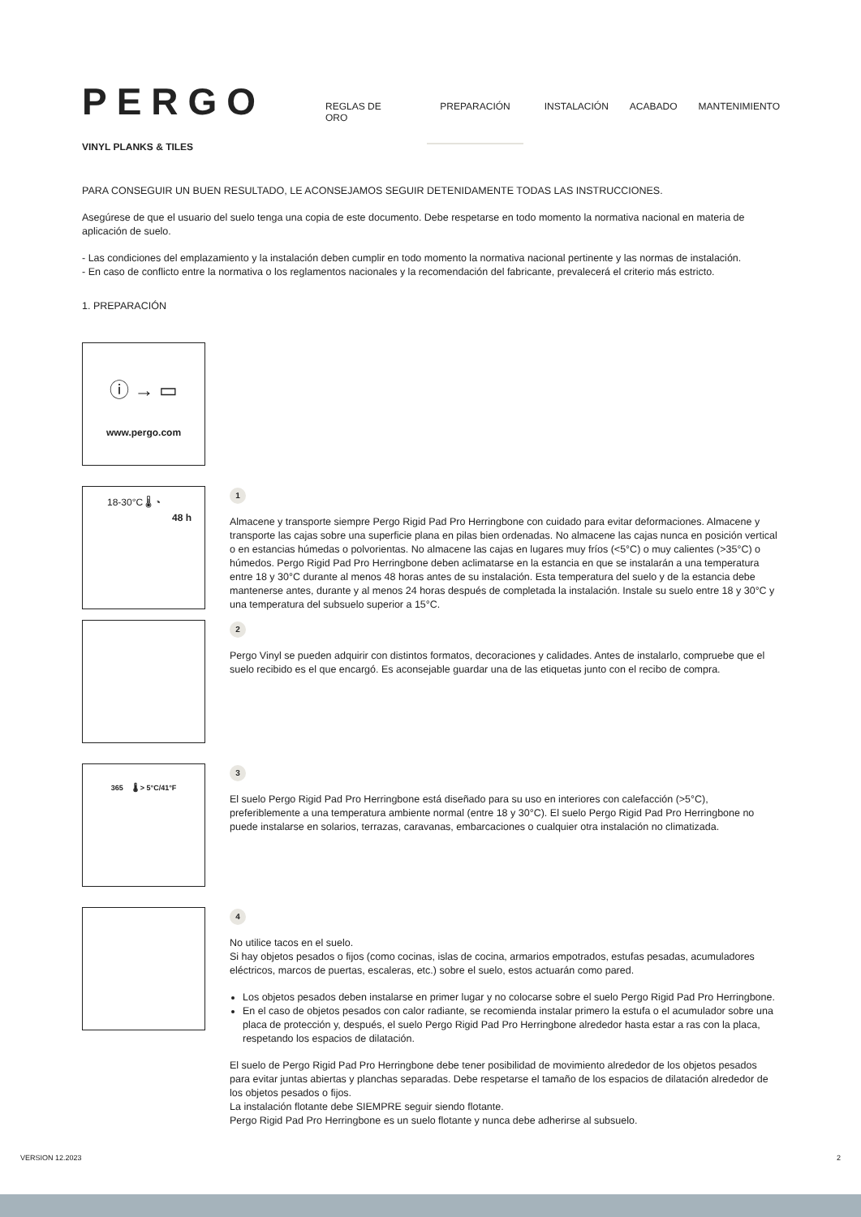PERGO
REGLAS DE ORO PREPARACIÓN INSTALACIÓN ACABADO MANTENIMIENTO
VINYL PLANKS & TILES
PARA CONSEGUIR UN BUEN RESULTADO, LE ACONSEJAMOS SEGUIR DETENIDAMENTE TODAS LAS INSTRUCCIONES.
Asegúrese de que el usuario del suelo tenga una copia de este documento. Debe respetarse en todo momento la normativa nacional en materia de aplicación de suelo.
- Las condiciones del emplazamiento y la instalación deben cumplir en todo momento la normativa nacional pertinente y las normas de instalación.
- En caso de conflicto entre la normativa o los reglamentos nacionales y la recomendación del fabricante, prevalecerá el criterio más estricto.
1. PREPARACIÓN
ⓘ → ▭
www.pergo.com
18-30°C 🌡 ◔
48 h
1
Almacene y transporte siempre Pergo Rigid Pad Pro Herringbone con cuidado para evitar deformaciones. Almacene y transporte las cajas sobre una superficie plana en pilas bien ordenadas. No almacene las cajas nunca en posición vertical o en estancias húmedas o polvorientas. No almacene las cajas en lugares muy fríos (<5°C) o muy calientes (>35°C) o húmedos. Pergo Rigid Pad Pro Herringbone deben aclimatarse en la estancia en que se instalarán a una temperatura entre 18 y 30°C durante al menos 48 horas antes de su instalación. Esta temperatura del suelo y de la estancia debe mantenerse antes, durante y al menos 24 horas después de completada la instalación. Instale su suelo entre 18 y 30°C y una temperatura del subsuelo superior a 15°C.
2
Pergo Vinyl se pueden adquirir con distintos formatos, decoraciones y calidades. Antes de instalarlo, compruebe que el suelo recibido es el que encargó. Es aconsejable guardar una de las etiquetas junto con el recibo de compra.
365 🌡 > 5°C/41°F
3
El suelo Pergo Rigid Pad Pro Herringbone está diseñado para su uso en interiores con calefacción (>5°C), preferiblemente a una temperatura ambiente normal (entre 18 y 30°C). El suelo Pergo Rigid Pad Pro Herringbone no puede instalarse en solarios, terrazas, caravanas, embarcaciones o cualquier otra instalación no climatizada.
4
No utilice tacos en el suelo.
Si hay objetos pesados o fijos (como cocinas, islas de cocina, armarios empotrados, estufas pesadas, acumuladores eléctricos, marcos de puertas, escaleras, etc.) sobre el suelo, estos actuarán como pared.
Los objetos pesados deben instalarse en primer lugar y no colocarse sobre el suelo Pergo Rigid Pad Pro Herringbone.
En el caso de objetos pesados con calor radiante, se recomienda instalar primero la estufa o el acumulador sobre una placa de protección y, después, el suelo Pergo Rigid Pad Pro Herringbone alrededor hasta estar a ras con la placa, respetando los espacios de dilatación.
El suelo de Pergo Rigid Pad Pro Herringbone debe tener posibilidad de movimiento alrededor de los objetos pesados para evitar juntas abiertas y planchas separadas. Debe respetarse el tamaño de los espacios de dilatación alrededor de los objetos pesados o fijos.
La instalación flotante debe SIEMPRE seguir siendo flotante.
Pergo Rigid Pad Pro Herringbone es un suelo flotante y nunca debe adherirse al subsuelo.
VERSION 12.2023 2